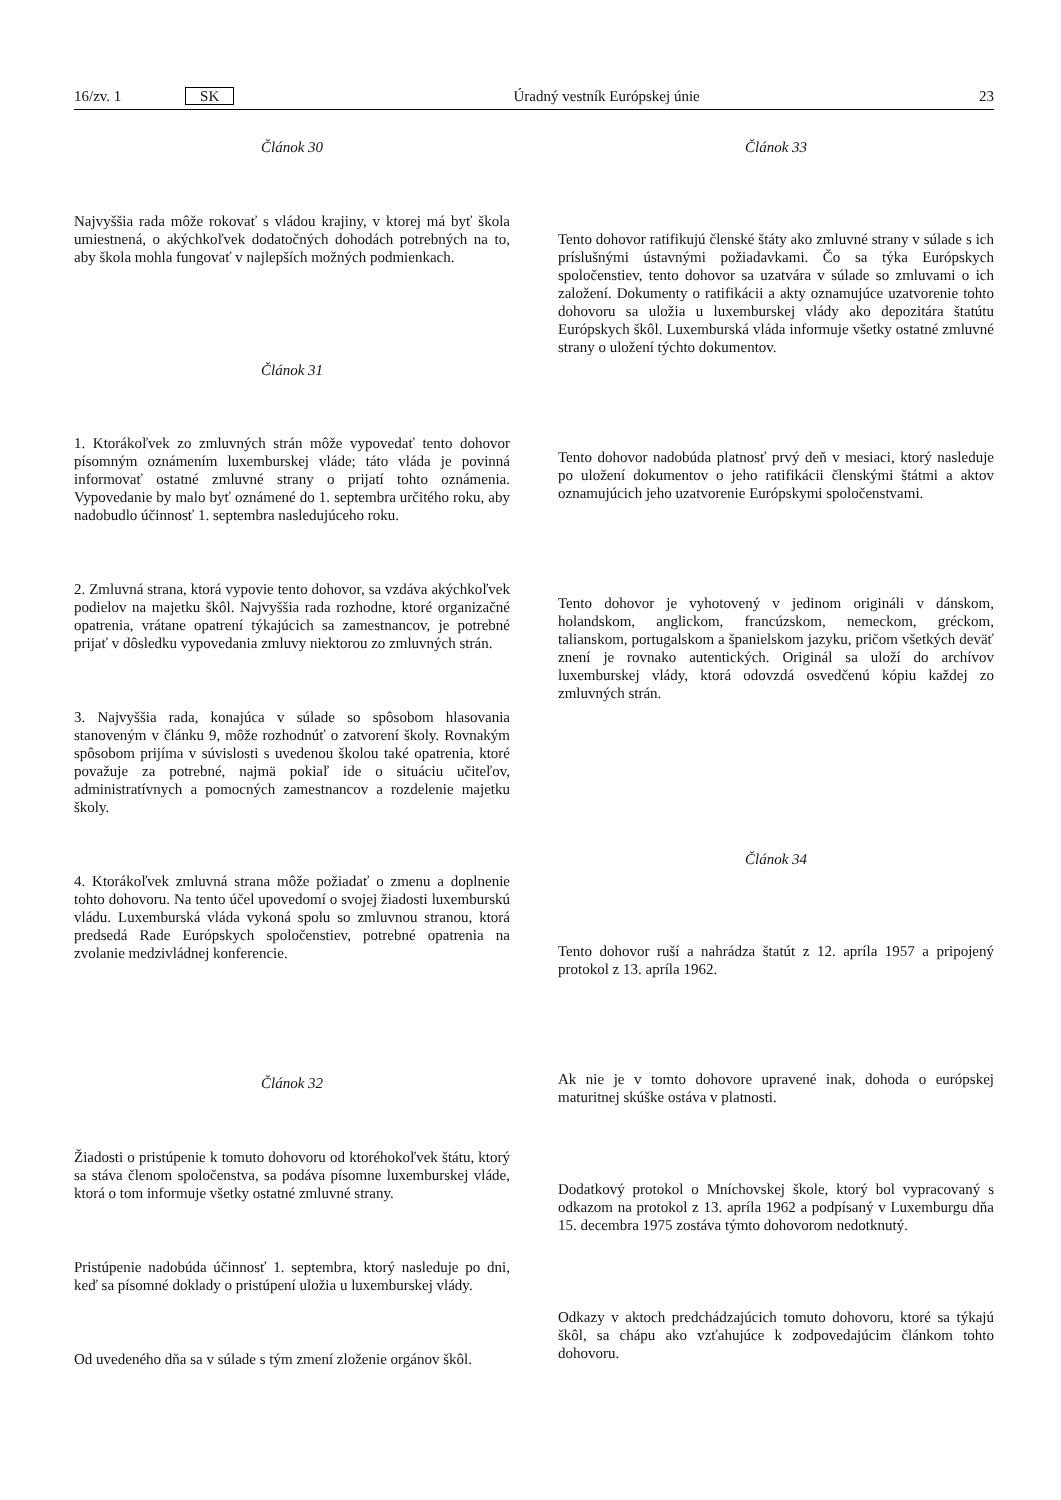16/zv. 1 SK Úradný vestník Európskej únie 23
Článok 30
Najvyššia rada môže rokovať s vládou krajiny, v ktorej má byť škola umiestnená, o akýchkoľvek dodatočných dohodách potrebných na to, aby škola mohla fungovať v najlepších možných podmienkach.
Článok 31
1. Ktorákoľvek zo zmluvných strán môže vypovedať tento dohovor písomným oznámením luxemburskej vláde; táto vláda je povinná informovať ostatné zmluvné strany o prijatí tohto oznámenia. Vypovedanie by malo byť oznámené do 1. septembra určitého roku, aby nadobudlo účinnosť 1. septembra nasledujúceho roku.
2. Zmluvná strana, ktorá vypovie tento dohovor, sa vzdáva akýchkoľvek podielov na majetku škôl. Najvyššia rada rozhodne, ktoré organizačné opatrenia, vrátane opatrení týkajúcich sa zamestnancov, je potrebné prijať v dôsledku vypovedania zmluvy niektorou zo zmluvných strán.
3. Najvyššia rada, konajúca v súlade so spôsobom hlasovania stanoveným v článku 9, môže rozhodnúť o zatvorení školy. Rovnakým spôsobom prijíma v súvislosti s uvedenou školou také opatrenia, ktoré považuje za potrebné, najmä pokiaľ ide o situáciu učiteľov, administratívnych a pomocných zamestnancov a rozdelenie majetku školy.
4. Ktorákoľvek zmluvná strana môže požiadať o zmenu a doplnenie tohto dohovoru. Na tento účel upovedomí o svojej žiadosti luxemburskú vládu. Luxemburská vláda vykoná spolu so zmluvnou stranou, ktorá predsedá Rade Európskych spoločenstiev, potrebné opatrenia na zvolanie medzivládnej konferencie.
Článok 32
Žiadosti o pristúpenie k tomuto dohovoru od ktoréhokoľvek štátu, ktorý sa stáva členom spoločenstva, sa podáva písomne luxemburskej vláde, ktorá o tom informuje všetky ostatné zmluvné strany.
Pristúpenie nadobúda účinnosť 1. septembra, ktorý nasleduje po dni, keď sa písomné doklady o pristúpení uložia u luxemburskej vlády.
Od uvedeného dňa sa v súlade s tým zmení zloženie orgánov škôl.
Článok 33
Tento dohovor ratifikujú členské štáty ako zmluvné strany v súlade s ich príslušnými ústavnými požiadavkami. Čo sa týka Európskych spoločenstiev, tento dohovor sa uzatvára v súlade so zmluvami o ich založení. Dokumenty o ratifikácii a akty oznamujúce uzatvorenie tohto dohovoru sa uložia u luxemburskej vlády ako depozitára štatútu Európskych škôl. Luxemburská vláda informuje všetky ostatné zmluvné strany o uložení týchto dokumentov.
Tento dohovor nadobúda platnosť prvý deň v mesiaci, ktorý nasleduje po uložení dokumentov o jeho ratifikácii členskými štátmi a aktov oznamujúcich jeho uzatvorenie Európskymi spoločenstvami.
Tento dohovor je vyhotovený v jedinom origináli v dánskom, holandskom, anglickom, francúzskom, nemeckom, gréckom, talianskom, portugalskom a španielskom jazyku, pričom všetkých deväť znení je rovnako autentických. Originál sa uloží do archívov luxemburskej vlády, ktorá odovzdá osvedčenú kópiu každej zo zmluvných strán.
Článok 34
Tento dohovor ruší a nahrádza štatút z 12. apríla 1957 a pripojený protokol z 13. apríla 1962.
Ak nie je v tomto dohovore upravené inak, dohoda o európskej maturitnej skúške ostáva v platnosti.
Dodatkový protokol o Mníchovskej škole, ktorý bol vypracovaný s odkazom na protokol z 13. apríla 1962 a podpísaný v Luxemburgu dňa 15. decembra 1975 zostáva týmto dohovorom nedotknutý.
Odkazy v aktoch predchádzajúcich tomuto dohovoru, ktoré sa týkajú škôl, sa chápu ako vzťahujúce k zodpovedajúcim článkom tohto dohovoru.